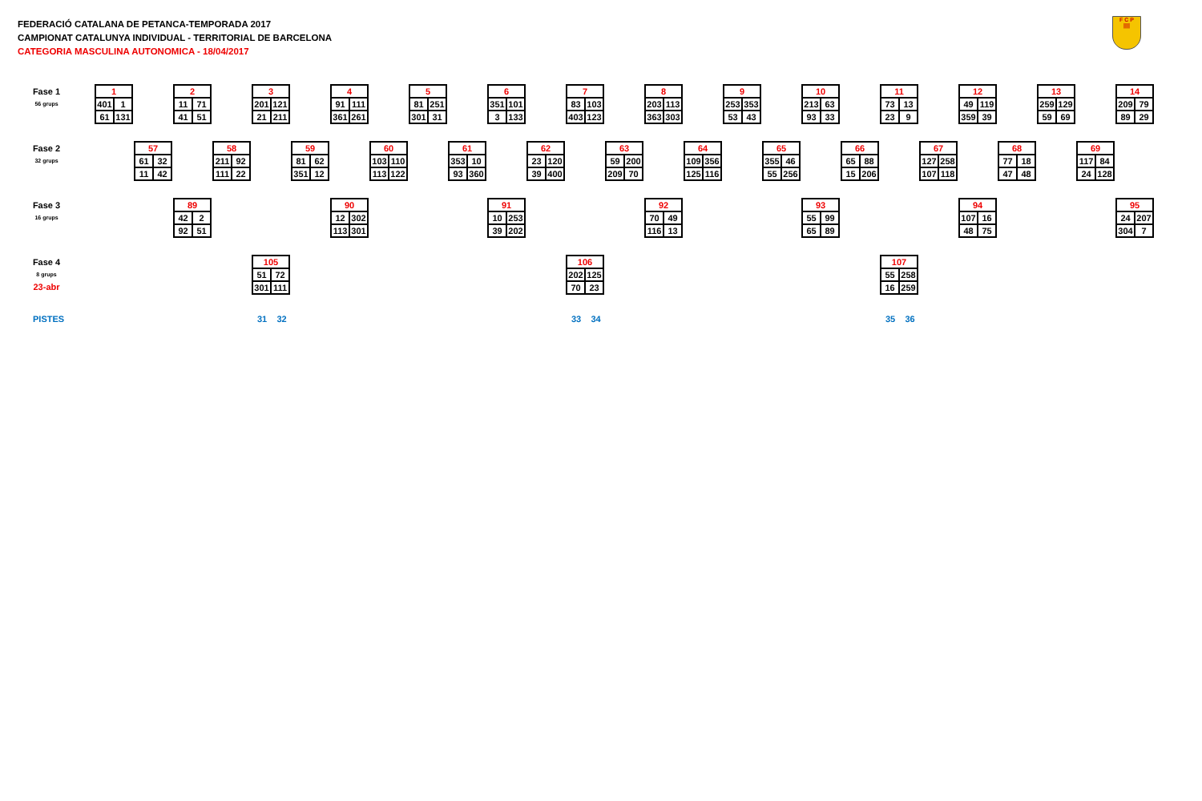FEDERACIÓ CATALANA DE PETANCA-TEMPORADA 2017
CAMPIONAT CATALUNYA INDIVIDUAL - TERRITORIAL DE BARCELONA
CATEGORIA MASCULINA AUTONOMICA - 18/04/2017
F C P
||||
Fase 1
56 grups
Fase 2
32 grups
Fase 3
16 grups
Fase 4
8 grups
23-abr
| 1 | |
| --- | --- |
| 401 | 1 |
| 61 | 131 |
| 2 | |
| --- | --- |
| 11 | 71 |
| 41 | 51 |
| 3 | |
| --- | --- |
| 201 | 121 |
| 21 | 211 |
| 4 | |
| --- | --- |
| 91 | 111 |
| 361 | 261 |
| 5 | |
| --- | --- |
| 81 | 251 |
| 301 | 31 |
| 6 | |
| --- | --- |
| 351 | 101 |
| 3 | 133 |
| 7 | |
| --- | --- |
| 83 | 103 |
| 403 | 123 |
| 8 | |
| --- | --- |
| 203 | 113 |
| 363 | 303 |
| 9 | |
| --- | --- |
| 253 | 353 |
| 53 | 43 |
| 10 | |
| --- | --- |
| 213 | 63 |
| 93 | 33 |
| 11 | |
| --- | --- |
| 73 | 13 |
| 23 | 9 |
| 12 | |
| --- | --- |
| 49 | 119 |
| 359 | 39 |
| 13 | |
| --- | --- |
| 259 | 129 |
| 59 | 69 |
| 14 | |
| --- | --- |
| 209 | 79 |
| 89 | 29 |
| 57 | |
| --- | --- |
| 61 | 32 |
| 11 | 42 |
| 58 | |
| --- | --- |
| 211 | 92 |
| 111 | 22 |
| 59 | |
| --- | --- |
| 81 | 62 |
| 351 | 12 |
| 60 | |
| --- | --- |
| 103 | 110 |
| 113 | 122 |
| 61 | |
| --- | --- |
| 353 | 10 |
| 93 | 360 |
| 62 | |
| --- | --- |
| 23 | 120 |
| 39 | 400 |
| 63 | |
| --- | --- |
| 59 | 200 |
| 209 | 70 |
| 64 | |
| --- | --- |
| 109 | 356 |
| 125 | 116 |
| 65 | |
| --- | --- |
| 355 | 46 |
| 55 | 256 |
| 66 | |
| --- | --- |
| 65 | 88 |
| 15 | 206 |
| 67 | |
| --- | --- |
| 127 | 258 |
| 107 | 118 |
| 68 | |
| --- | --- |
| 77 | 18 |
| 47 | 48 |
| 69 | |
| --- | --- |
| 117 | 84 |
| 24 | 128 |
| 89 | |
| --- | --- |
| 42 | 2 |
| 92 | 51 |
| 90 | |
| --- | --- |
| 12 | 302 |
| 113 | 301 |
| 91 | |
| --- | --- |
| 10 | 253 |
| 39 | 202 |
| 92 | |
| --- | --- |
| 70 | 49 |
| 116 | 13 |
| 93 | |
| --- | --- |
| 55 | 99 |
| 65 | 89 |
| 94 | |
| --- | --- |
| 107 | 16 |
| 48 | 75 |
| 95 | |
| --- | --- |
| 24 | 207 |
| 304 | 7 |
| 105 | |
| --- | --- |
| 51 | 72 |
| 301 | 111 |
| 106 | |
| --- | --- |
| 202 | 125 |
| 70 | 23 |
| 107 | |
| --- | --- |
| 55 | 258 |
| 16 | 259 |
PISTES 31 32 33 34 35 36